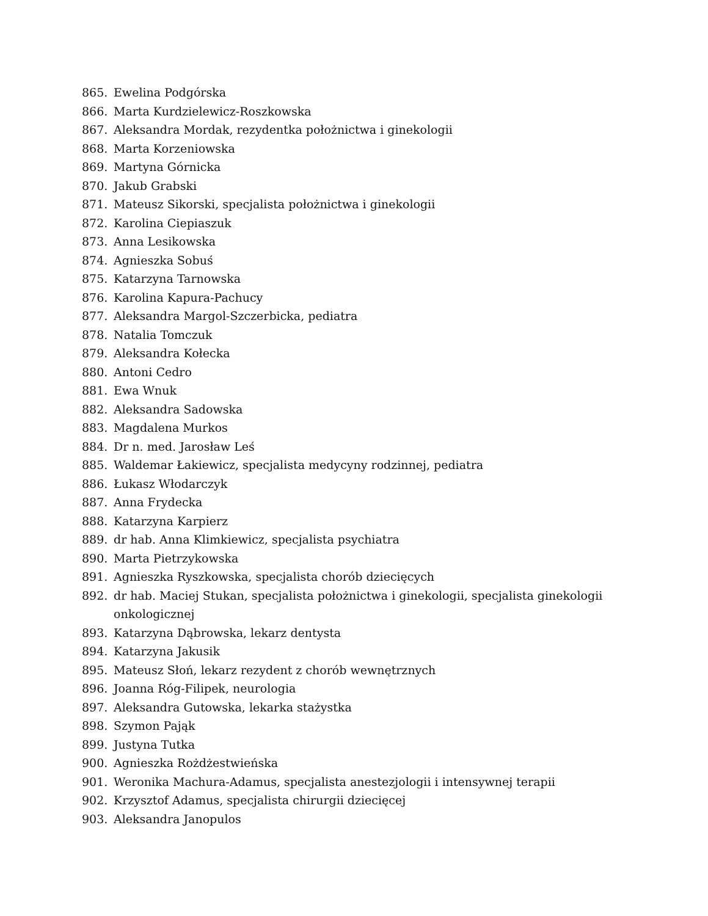865. Ewelina Podgórska
866. Marta Kurdzielewicz-Roszkowska
867. Aleksandra Mordak, rezydentka położnictwa i ginekologii
868. Marta Korzeniowska
869. Martyna Górnicka
870. Jakub Grabski
871. Mateusz Sikorski, specjalista położnictwa i ginekologii
872. Karolina Ciepiaszuk
873. Anna Lesikowska
874. Agnieszka Sobuś
875. Katarzyna Tarnowska
876. Karolina Kapura-Pachucy
877. Aleksandra Margol-Szczerbicka, pediatra
878. Natalia Tomczuk
879. Aleksandra Kołecka
880. Antoni Cedro
881. Ewa Wnuk
882. Aleksandra Sadowska
883. Magdalena Murkos
884. Dr n. med. Jarosław Leś
885. Waldemar Łakiewicz, specjalista medycyny rodzinnej, pediatra
886. Łukasz Włodarczyk
887. Anna Frydecka
888. Katarzyna Karpierz
889. dr hab. Anna Klimkiewicz, specjalista psychiatra
890. Marta Pietrzykowska
891. Agnieszka Ryszkowska, specjalista chorób dziecięcych
892. dr hab. Maciej Stukan, specjalista położnictwa i ginekologii, specjalista ginekologii onkologicznej
893. Katarzyna Dąbrowska, lekarz dentysta
894. Katarzyna Jakusik
895. Mateusz Słoń, lekarz rezydent z chorób wewnętrznych
896. Joanna Róg-Filipek, neurologia
897. Aleksandra Gutowska, lekarka stażystka
898. Szymon Pająk
899. Justyna Tutka
900. Agnieszka Rożdżestwieńska
901. Weronika Machura-Adamus, specjalista anestezjologii i intensywnej terapii
902. Krzysztof Adamus, specjalista chirurgii dziecięcej
903. Aleksandra Janopulos